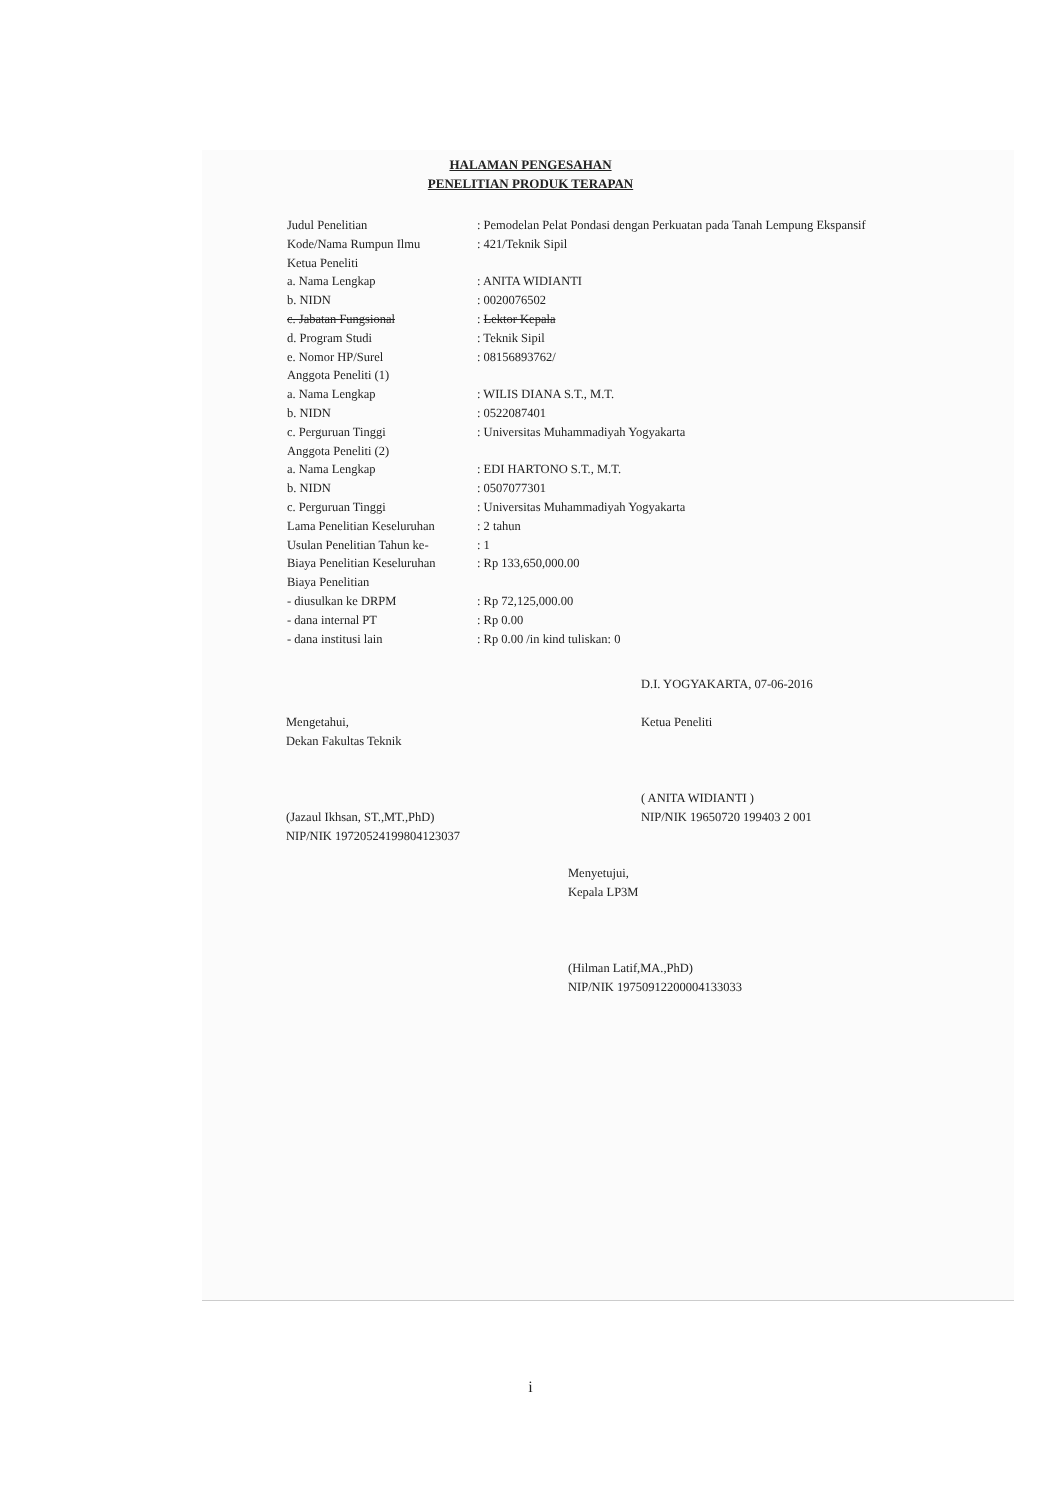HALAMAN PENGESAHAN
PENELITIAN PRODUK TERAPAN
| Judul Penelitian | : Pemodelan Pelat Pondasi dengan Perkuatan pada Tanah Lempung Ekspansif |
| Kode/Nama Rumpun Ilmu | : 421/Teknik Sipil |
| Ketua Peneliti | |
| a. Nama Lengkap | : ANITA WIDIANTI |
| b. NIDN | : 0020076502 |
| c. Jabatan Fungsional | : Lektor Kepala |
| d. Program Studi | : Teknik Sipil |
| e. Nomor HP/Surel | : 08156893762/ |
| Anggota Peneliti (1) | |
| a. Nama Lengkap | : WILIS DIANA S.T., M.T. |
| b. NIDN | : 0522087401 |
| c. Perguruan Tinggi | : Universitas Muhammadiyah Yogyakarta |
| Anggota Peneliti (2) | |
| a. Nama Lengkap | : EDI HARTONO S.T., M.T. |
| b. NIDN | : 0507077301 |
| c. Perguruan Tinggi | : Universitas Muhammadiyah Yogyakarta |
| Lama Penelitian Keseluruhan | : 2 tahun |
| Usulan Penelitian Tahun ke- | : 1 |
| Biaya Penelitian Keseluruhan | : Rp 133,650,000.00 |
| Biaya Penelitian | |
| - diusulkan ke DRPM | : Rp 72,125,000.00 |
| - dana internal PT | : Rp 0.00 |
| - dana institusi lain | : Rp 0.00 /in kind tuliskan: 0 |
Mengetahui,
Dekan Fakultas Teknik
(Jazaul Ikhsan, ST.,MT.,PhD)
NIP/NIK 19720524199804123037
D.I. YOGYAKARTA, 07-06-2016
Ketua Peneliti
( ANITA WIDIANTI )
NIP/NIK 19650720 199403 2 001
Menyetujui,
Kepala LP3M
(Hilman Latif,MA.,PhD)
NIP/NIK 19750912200004133033
i